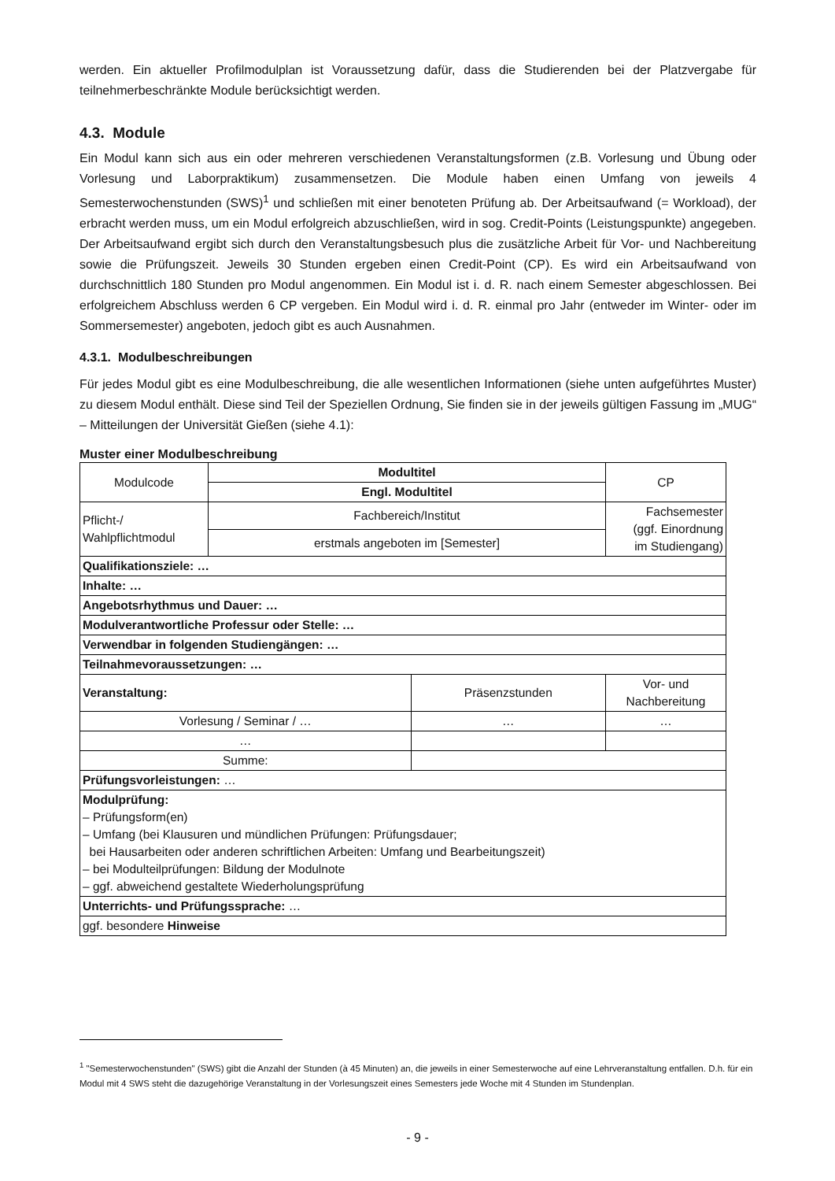werden. Ein aktueller Profilmodulplan ist Voraussetzung dafür, dass die Studierenden bei der Platzvergabe für teilnehmerbeschränkte Module berücksichtigt werden.
4.3. Module
Ein Modul kann sich aus ein oder mehreren verschiedenen Veranstaltungsformen (z.B. Vorlesung und Übung oder Vorlesung und Laborpraktikum) zusammensetzen. Die Module haben einen Umfang von jeweils 4 Semesterwochenstunden (SWS)<sup>1</sup> und schließen mit einer benoteten Prüfung ab. Der Arbeitsaufwand (= Workload), der erbracht werden muss, um ein Modul erfolgreich abzuschließen, wird in sog. Credit-Points (Leistungspunkte) angegeben. Der Arbeitsaufwand ergibt sich durch den Veranstaltungsbesuch plus die zusätzliche Arbeit für Vor- und Nachbereitung sowie die Prüfungszeit. Jeweils 30 Stunden ergeben einen Credit-Point (CP). Es wird ein Arbeitsaufwand von durchschnittlich 180 Stunden pro Modul angenommen. Ein Modul ist i. d. R. nach einem Semester abgeschlossen. Bei erfolgreichem Abschluss werden 6 CP vergeben. Ein Modul wird i. d. R. einmal pro Jahr (entweder im Winter- oder im Sommersemester) angeboten, jedoch gibt es auch Ausnahmen.
4.3.1. Modulbeschreibungen
Für jedes Modul gibt es eine Modulbeschreibung, die alle wesentlichen Informationen (siehe unten aufgeführtes Muster) zu diesem Modul enthält. Diese sind Teil der Speziellen Ordnung, Sie finden sie in der jeweils gültigen Fassung im „MUG“ – Mitteilungen der Universität Gießen (siehe 4.1):
Muster einer Modulbeschreibung
| Modulcode | Modultitel | | CP |
| | Engl. Modultitel | | |
| Pflicht-/ Wahlpflichtmodul | Fachbereich/Institut | | Fachsemester (ggf. Einordnung im Studiengang) |
| | erstmals angeboten im [Semester] | | |
| Qualifikationsziele: … | | | |
| Inhalte: … | | | |
| Angebotsrhythmus und Dauer: … | | | |
| Modulverantwortliche Professur oder Stelle: … | | | |
| Verwendbar in folgenden Studiengängen: … | | | |
| Teilnahmevoraussetzungen: … | | | |
| Veranstaltung: | | Präsenzstunden | Vor- und Nachbereitung |
| Vorlesung / Seminar / … | | … | … |
| … | | | |
| Summe: | | | |
| Prüfungsvorleistungen: … | | | |
| Modulprüfung: – Prüfungsform(en) – Umfang (bei Klausuren und mündlichen Prüfungen: Prüfungsdauer; bei Hausarbeiten oder anderen schriftlichen Arbeiten: Umfang und Bearbeitungszeit) – bei Modulteilprüfungen: Bildung der Modulnote – ggf. abweichend gestaltete Wiederholungsprüfung | | | |
| Unterrichts- und Prüfungssprache: … | | | |
| ggf. besondere Hinweise | | | |
<sup>1</sup> "Semesterwochenstunden" (SWS) gibt die Anzahl der Stunden (à 45 Minuten) an, die jeweils in einer Semesterwoche auf eine Lehrveranstaltung entfallen. D.h. für ein Modul mit 4 SWS steht die dazugehörige Veranstaltung in der Vorlesungszeit eines Semesters jede Woche mit 4 Stunden im Stundenplan.
- 9 -